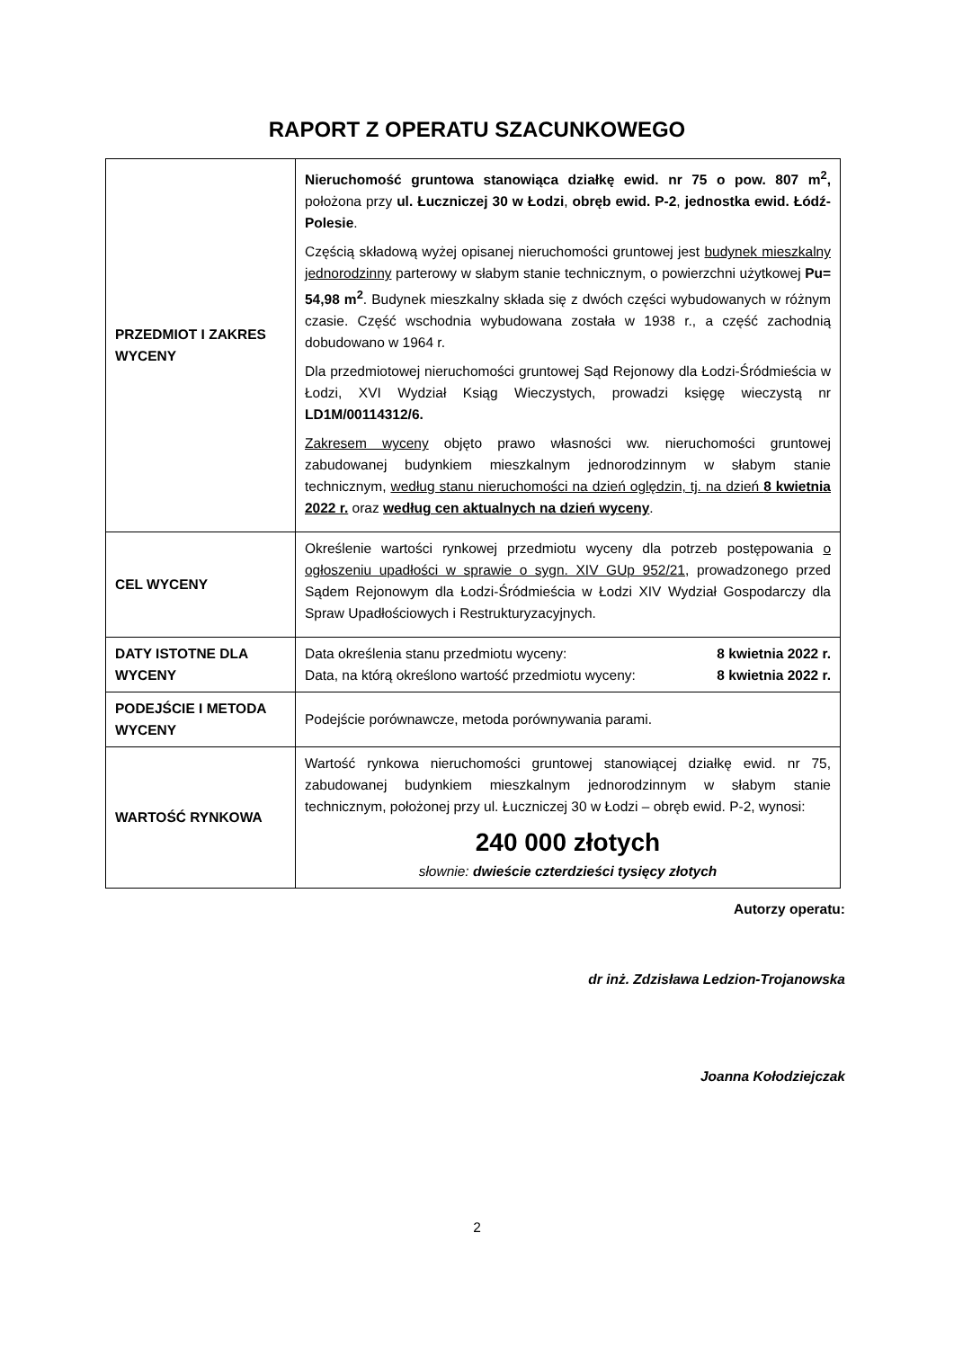RAPORT Z OPERATU SZACUNKOWEGO
| PRZEDMIOT I ZAKRES WYCENY | Nieruchomość gruntowa stanowiąca działkę ewid. nr 75 o pow. 807 m<sup>2</sup>, położona przy ul. Łuczniczej 30 w Łodzi , obręb ewid. P-2 , jednostka ewid. Łódź-Polesie . Częścią składową wyżej opisanej nieruchomości gruntowej jest budynek mieszkalny jednorodzinny parterowy w słabym stanie technicznym, o powierzchni użytkowej Pu= 54,98 m<sup>2</sup> . Budynek mieszkalny składa się z dwóch części wybudowanych w różnym czasie. Część wschodnia wybudowana została w 1938 r., a część zachodnią dobudowano w 1964 r. Dla przedmiotowej nieruchomości gruntowej Sąd Rejonowy dla Łodzi-Śródmieścia w Łodzi, XVI Wydział Ksiąg Wieczystych, prowadzi księgę wieczystą nr LD1M/00114312/6. Zakresem wyceny objęto prawo własności ww. nieruchomości gruntowej zabudowanej budynkiem mieszkalnym jednorodzinnym w słabym stanie technicznym, według stanu nieruchomości na dzień oględzin, tj. na dzień 8 kwietnia 2022 r. oraz według cen aktualnych na dzień wyceny . |
| CEL WYCENY | Określenie wartości rynkowej przedmiotu wyceny dla potrzeb postępowania o ogłoszeniu upadłości w sprawie o sygn. XIV GUp 952/21 , prowadzonego przed Sądem Rejonowym dla Łodzi-Śródmieścia w Łodzi XIV Wydział Gospodarczy dla Spraw Upadłościowych i Restrukturyzacyjnych. |
| DATY ISTOTNE DLA WYCENY | Data określenia stanu przedmiotu wyceny: 8 kwietnia 2022 r. Data, na którą określono wartość przedmiotu wyceny: 8 kwietnia 2022 r. |
| PODEJŚCIE I METODA WYCENY | Podejście porównawcze, metoda porównywania parami. |
| WARTOŚĆ RYNKOWA | Wartość rynkowa nieruchomości gruntowej stanowiącej działkę ewid. nr 75, zabudowanej budynkiem mieszkalnym jednorodzinnym w słabym stanie technicznym, położonej przy ul. Łuczniczej 30 w Łodzi – obręb ewid. P-2, wynosi: 240 000 złotych słownie: dwieście czterdzieści tysięcy złotych |
Autorzy operatu:
dr inż. Zdzisława Ledzion-Trojanowska
Joanna Kołodziejczak
2